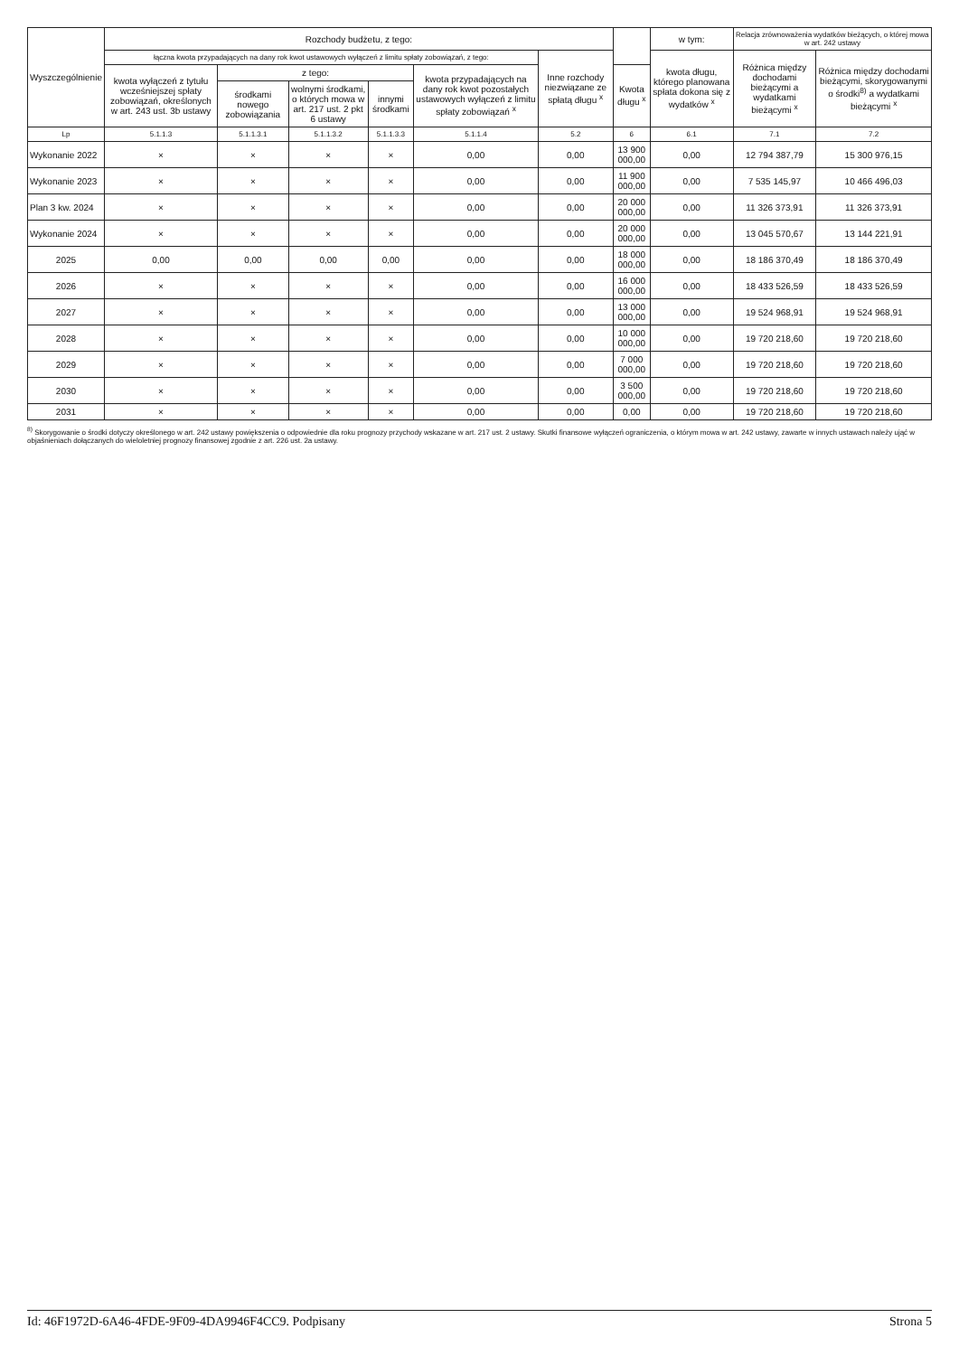| Wyszczególnienie | Rozchody budżetu, z tego: | | | | | | | w tym: | Relacja zrównoważenia wydatków bieżących, o której mowa w art. 242 ustawy | |
| --- | --- | --- | --- | --- | --- | --- | --- | --- | --- | --- |
| | łączna kwota przypadających na dany rok kwot ustawowych wyłączeń z limitu spłaty zobowiązań, z tego: | | | | | Inne rozchody niezwiązane ze spłatą długu <sup>x</sup> | | kwota długu, którego planowana spłata dokona się z wydatków <sup>x</sup> | Różnica między dochodami bieżącymi a wydatkami bieżącymi <sup>x</sup> | Różnica między dochodami bieżącymi, skorygowanymi o środki<sup>8)</sup> a wydatkami bieżącymi <sup>x</sup> |
| | kwota wyłączeń z tytułu wcześniejszej spłaty zobowiązań, określonych w art. 243 ust. 3b ustawy | z tego: | | | kwota przypadających na dany rok kwot pozostałych ustawowych wyłączeń z limitu spłaty zobowiązań <sup>x</sup> | | Kwota długu <sup>x</sup> | | | |
| | | środkami nowego zobowiązania | wolnymi środkami, o których mowa w art. 217 ust. 2 pkt 6 ustawy | innymi środkami | | | | | | |
| Lp | 5.1.1.3 | 5.1.1.3.1 | 5.1.1.3.2 | 5.1.1.3.3 | 5.1.1.4 | 5.2 | 6 | 6.1 | 7.1 | 7.2 |
| Wykonanie 2022 | × | × | × | × | 0,00 | 0,00 | 13 900 000,00 | 0,00 | 12 794 387,79 | 15 300 976,15 |
| Wykonanie 2023 | × | × | × | × | 0,00 | 0,00 | 11 900 000,00 | 0,00 | 7 535 145,97 | 10 466 496,03 |
| Plan 3 kw. 2024 | × | × | × | × | 0,00 | 0,00 | 20 000 000,00 | 0,00 | 11 326 373,91 | 11 326 373,91 |
| Wykonanie 2024 | × | × | × | × | 0,00 | 0,00 | 20 000 000,00 | 0,00 | 13 045 570,67 | 13 144 221,91 |
| 2025 | 0,00 | 0,00 | 0,00 | 0,00 | 0,00 | 0,00 | 18 000 000,00 | 0,00 | 18 186 370,49 | 18 186 370,49 |
| 2026 | × | × | × | × | 0,00 | 0,00 | 16 000 000,00 | 0,00 | 18 433 526,59 | 18 433 526,59 |
| 2027 | × | × | × | × | 0,00 | 0,00 | 13 000 000,00 | 0,00 | 19 524 968,91 | 19 524 968,91 |
| 2028 | × | × | × | × | 0,00 | 0,00 | 10 000 000,00 | 0,00 | 19 720 218,60 | 19 720 218,60 |
| 2029 | × | × | × | × | 0,00 | 0,00 | 7 000 000,00 | 0,00 | 19 720 218,60 | 19 720 218,60 |
| 2030 | × | × | × | × | 0,00 | 0,00 | 3 500 000,00 | 0,00 | 19 720 218,60 | 19 720 218,60 |
| 2031 | × | × | × | × | 0,00 | 0,00 | 0,00 | 0,00 | 19 720 218,60 | 19 720 218,60 |
<sup>8)</sup> Skorygowanie o środki dotyczy określonego w art. 242 ustawy powiększenia o odpowiednie dla roku prognozy przychody wskazane w art. 217 ust. 2 ustawy. Skutki finansowe wyłączeń ograniczenia, o którym mowa w art. 242 ustawy, zawarte w innych ustawach należy ująć w objaśnieniach dołączanych do wieloletniej prognozy finansowej zgodnie z art. 226 ust. 2a ustawy.
Id: 46F1972D-6A46-4FDE-9F09-4DA9946F4CC9. Podpisany Strona 5